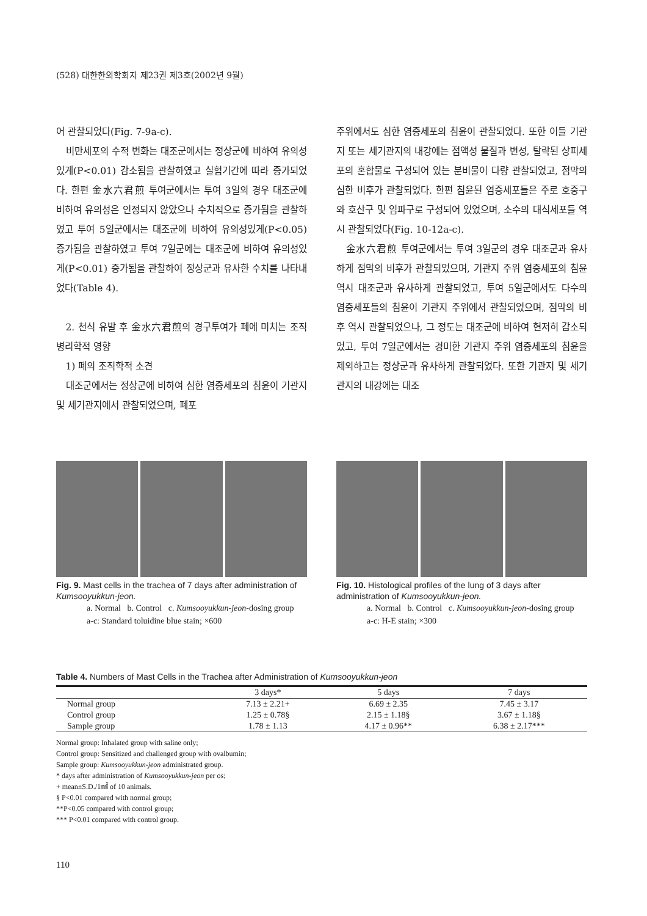(528) 대한한의학회지 제23권 제3호(2002년 9월)
어 관찰되었다(Fig. 7-9a-c).
비만세포의 수적 변화는 대조군에서는 정상군에 비하여 유의성있게(P<0.01) 감소됨을 관찰하였고 실험기간에 따라 증가되었다. 한편 金水六君煎 투여군에서는 투여 3일의 경우 대조군에 비하여 유의성은 인정되지 않았으나 수치적으로 증가됨을 관찰하였고 투여 5일군에서는 대조군에 비하여 유의성있게(P<0.05) 증가됨을 관찰하였고 투여 7일군에는 대조군에 비하여 유의성있게(P<0.01) 증가됨을 관찰하여 정상군과 유사한 수치를 나타내었다(Table 4).
2. 천식 유발 후 金水六君煎의 경구투여가 폐에 미치는 조직 병리학적 영향
1) 폐의 조직학적 소견
대조군에서는 정상군에 비하여 심한 염증세포의 침윤이 기관지 및 세기관지에서 관찰되었으며, 폐포
주위에서도 심한 염증세포의 침윤이 관찰되었다. 또한 이들 기관지 또는 세기관지의 내강에는 점액성 물질과 변성, 탈락된 상피세포의 혼합물로 구성되어 있는 분비물이 다량 관찰되었고, 점막의 심한 비후가 관찰되었다. 한편 침윤된 염증세포들은 주로 호중구와 호산구 및 임파구로 구성되어 있었으며, 소수의 대식세포들 역시 관찰되었다(Fig. 10-12a-c).
金水六君煎 투여군에서는 투여 3일군의 경우 대조군과 유사하게 점막의 비후가 관찰되었으며, 기관지 주위 염증세포의 침윤 역시 대조군과 유사하게 관찰되었고, 투여 5일군에서도 다수의 염증세포들의 침윤이 기관지 주위에서 관찰되었으며, 점막의 비후 역시 관찰되었으나, 그 정도는 대조군에 비하여 현저히 감소되었고, 투여 7일군에서는 경미한 기관지 주위 염증세포의 침윤을 제외하고는 정상군과 유사하게 관찰되었다. 또한 기관지 및 세기관지의 내강에는 대조
Fig. 9. Mast cells in the trachea of 7 days after administration of Kumsooyukkun-jeon.
a. Normal b. Control c. Kumsooyukkun-jeon-dosing group
a-c: Standard toluidine blue stain; ×600
Fig. 10. Histological profiles of the lung of 3 days after administration of Kumsooyukkun-jeon.
a. Normal b. Control c. Kumsooyukkun-jeon-dosing group
a-c: H-E stain; ×300
Table 4. Numbers of Mast Cells in the Trachea after Administration of Kumsooyukkun-jeon
| | 3 days* | 5 days | 7 days |
| --- | --- | --- | --- |
| Normal group | 7.13 ± 2.21+ | 6.69 ± 2.35 | 7.45 ± 3.17 |
| Control group | 1.25 ± 0.78§ | 2.15 ± 1.18§ | 3.67 ± 1.18§ |
| Sample group | 1.78 ± 1.13 | 4.17 ± 0.96** | 6.38 ± 2.17*** |
Normal group: Inhalated group with saline only;
Control group: Sensitized and challenged group with ovalbumin;
Sample group: Kumsooyukkun-jeon administrated group.
* days after administration of Kumsooyukkun-jeon per os;
+ mean±S.D./1㎟ of 10 animals.
§ P<0.01 compared with normal group;
**P<0.05 compared with control group;
*** P<0.01 compared with control group.
110